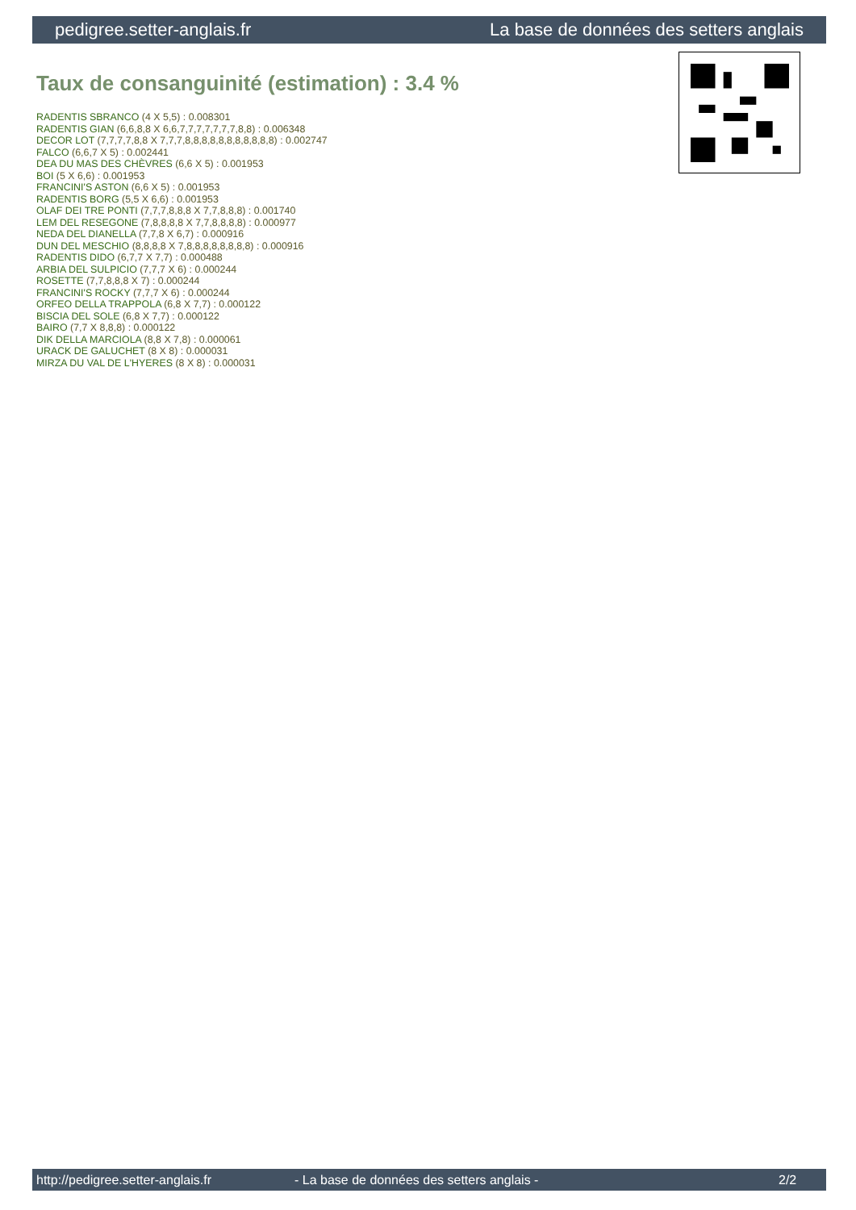pedigree.setter-anglais.fr La base de données des setters anglais
Taux de consanguinité (estimation) : 3.4 %
RADENTIS SBRANCO (4 X 5,5) : 0.008301
RADENTIS GIAN (6,6,8,8 X 6,6,7,7,7,7,7,7,7,8,8) : 0.006348
DECOR LOT (7,7,7,7,8,8 X 7,7,7,8,8,8,8,8,8,8,8,8,8,8) : 0.002747
FALCO (6,6,7 X 5) : 0.002441
DEA DU MAS DES CHÈVRES (6,6 X 5) : 0.001953
BOI (5 X 6,6) : 0.001953
FRANCINI'S ASTON (6,6 X 5) : 0.001953
RADENTIS BORG (5,5 X 6,6) : 0.001953
OLAF DEI TRE PONTI (7,7,7,8,8,8 X 7,7,8,8,8) : 0.001740
LEM DEL RESEGONE (7,8,8,8,8 X 7,7,8,8,8,8) : 0.000977
NEDA DEL DIANELLA (7,7,8 X 6,7) : 0.000916
DUN DEL MESCHIO (8,8,8,8 X 7,8,8,8,8,8,8,8,8) : 0.000916
RADENTIS DIDO (6,7,7 X 7,7) : 0.000488
ARBIA DEL SULPICIO (7,7,7 X 6) : 0.000244
ROSETTE (7,7,8,8,8 X 7) : 0.000244
FRANCINI'S ROCKY (7,7,7 X 6) : 0.000244
ORFEO DELLA TRAPPOLA (6,8 X 7,7) : 0.000122
BISCIA DEL SOLE (6,8 X 7,7) : 0.000122
BAIRO (7,7 X 8,8,8) : 0.000122
DIK DELLA MARCIOLA (8,8 X 7,8) : 0.000061
URACK DE GALUCHET (8 X 8) : 0.000031
MIRZA DU VAL DE L'HYERES (8 X 8) : 0.000031
http://pedigree.setter-anglais.fr - La base de données des setters anglais - 2/2